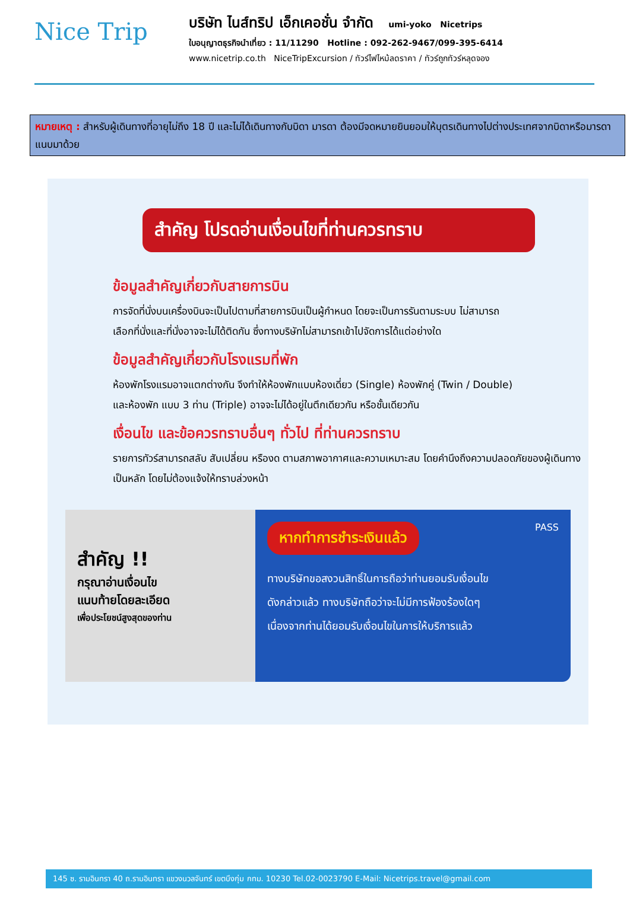Nice Trip
บริษัท ไนส์ทริป เอ็กเคอชั่น จำกัด umi-yoko Nicetrips
ใบอนุญาตธุรกิจนำเที่ยว : 11/11290 Hotline : 092-262-9467/099-395-6414
www.nicetrip.co.th NiceTripExcursion / ทัวร์ไฟไหม้ลดราคา / ทัวร์ถูกทัวร์หลุดจอง
หมายเหตุ : สำหรับผู้เดินทางที่อายุไม่ถึง 18 ปี และไม่ได้เดินทางกับบิดา มารดา ต้องมีจดหมายยินยอมให้บุตรเดินทางไปต่างประเทศจากบิดาหรือมารดาแนบมาด้วย
สำคัญ โปรดอ่านเงื่อนไขที่ท่านควรทราบ
ข้อมูลสำคัญเกี่ยวกับสายการบิน
การจัดที่นั่งบนเครื่องบินจะเป็นไปตามที่สายการบินเป็นผู้กำหนด โดยจะเป็นการรันตามระบบ ไม่สามารถเลือกที่นั่งและที่นั่งอาจจะไม่ได้ติดกัน ซึ่งทางบริษัทไม่สามารถเข้าไปจัดการได้แต่อย่างใด
ข้อมูลสำคัญเกี่ยวกับโรงแรมที่พัก
ห้องพักโรงแรมอาจแตกต่างกัน จึงทำให้ห้องพักแบบห้องเดี่ยว (Single) ห้องพักคู่ (Twin / Double) และห้องพัก แบบ 3 ท่าน (Triple) อาจจะไม่ได้อยู่ในตึกเดียวกัน หรือชั้นเดียวกัน
เงื่อนไข และข้อควรทราบอื่นๆ ทั่วไป ที่ท่านควรทราบ
รายการทัวร์สามารถสลับ สับเปลี่ยน หรืองด ตามสภาพอากาศและความเหมาะสม โดยคำนึงถึงความปลอดภัยของผู้เดินทางเป็นหลัก โดยไม่ต้องแจ้งให้ทราบล่วงหน้า
สำคัญ !!
กรุณาอ่านเงื่อนไข
แนบท้ายโดยละเอียด
เพื่อประโยชน์สูงสุดของท่าน
หากทำการชำระเงินแล้ว PASS
ทางบริษัทขอสงวนสิทธิ์ในการถือว่าท่านยอมรับเงื่อนไข
ดังกล่าวแล้ว ทางบริษัทถือว่าจะไม่มีการฟ้องร้องใดๆ
เนื่องจากท่านได้ยอมรับเงื่อนไขในการให้บริการแล้ว
145 ซ. รามอินทรา 40 ถ.รามอินทรา แขวงนวลจันทร์ เขตบึงกุ่ม กทม. 10230 Tel.02-0023790 E-Mail: Nicetrips.travel@gmail.com